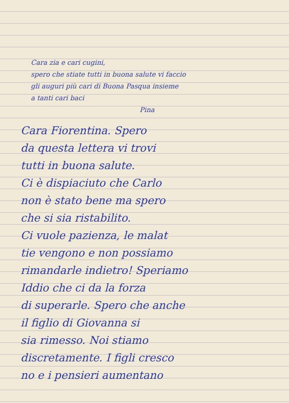Cara zia e cari cugini,
spero che stiate tutti in buona salute vi faccio
gli auguri più cari di Buona Pasqua insieme
a tanti cari baci
Pina
Cara Fiorentina. Spero
da questa lettera vi trovi
tutti in buona salute.
Ci è dispiaciuto che Carlo
non è stato bene ma spero
che si sia ristabilito.
Ci vuole pazienza, le malat
tie vengono e non possiamo
rimandarle indietro! Speriamo
Iddio che ci da la forza
di superarle. Spero che anche
il figlio di Giovanna si
sia rimesso. Noi stiamo
discretamente. I figli cresco
no e i pensieri aumentano